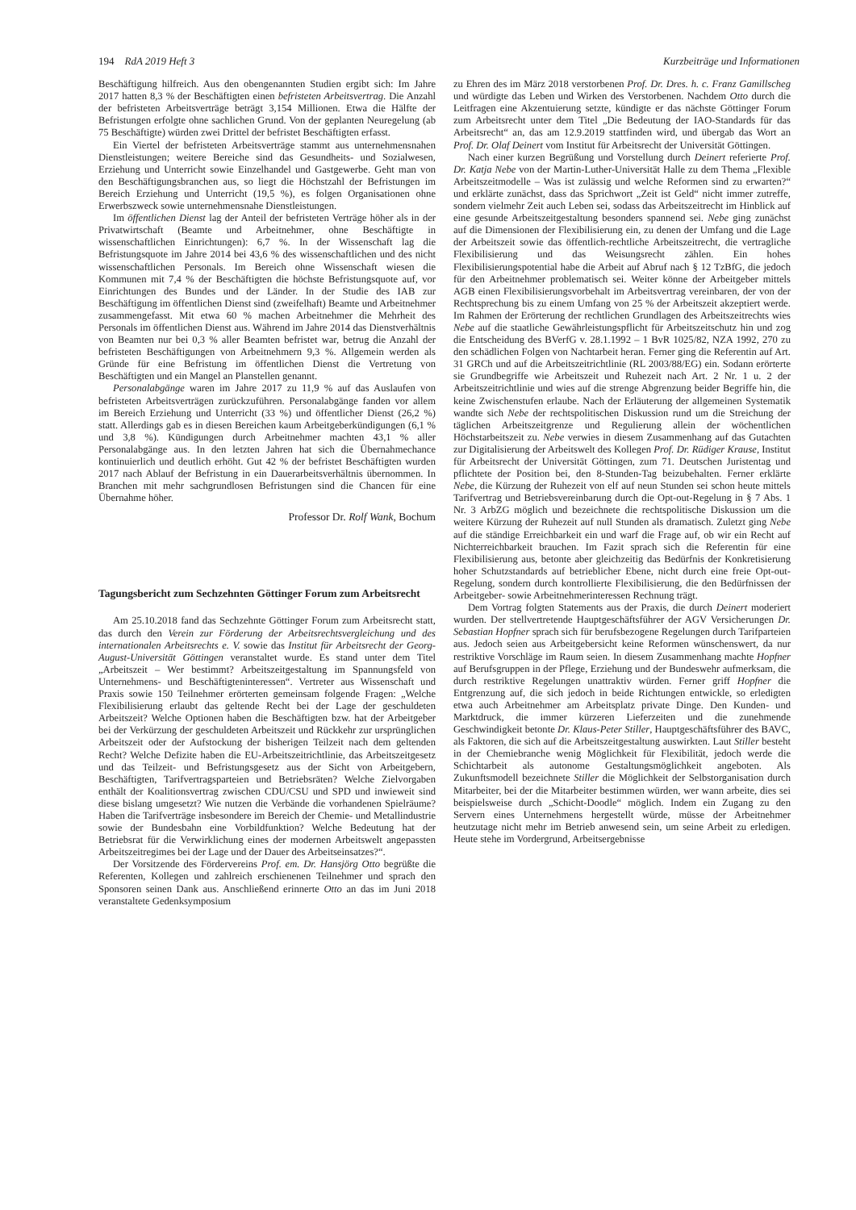194 RdA 2019 Heft 3 Kurzbeiträge und Informationen
Beschäftigung hilfreich. Aus den obengenannten Studien ergibt sich: Im Jahre 2017 hatten 8,3 % der Beschäftigten einen befristeten Arbeitsvertrag. Die Anzahl der befristeten Arbeitsverträge beträgt 3,154 Millionen. Etwa die Hälfte der Befristungen erfolgte ohne sachlichen Grund. Von der geplanten Neuregelung (ab 75 Beschäftigte) würden zwei Drittel der befristet Beschäftigten erfasst.
Ein Viertel der befristeten Arbeitsverträge stammt aus unternehmensnahen Dienstleistungen; weitere Bereiche sind das Gesundheits- und Sozialwesen, Erziehung und Unterricht sowie Einzelhandel und Gastgewerbe. Geht man von den Beschäftigungsbranchen aus, so liegt die Höchstzahl der Befristungen im Bereich Erziehung und Unterricht (19,5 %), es folgen Organisationen ohne Erwerbszweck sowie unternehmensnahe Dienstleistungen.
Im öffentlichen Dienst lag der Anteil der befristeten Verträge höher als in der Privatwirtschaft (Beamte und Arbeitnehmer, ohne Beschäftigte in wissenschaftlichen Einrichtungen): 6,7 %. In der Wissenschaft lag die Befristungsquote im Jahre 2014 bei 43,6 % des wissenschaftlichen und des nicht wissenschaftlichen Personals. Im Bereich ohne Wissenschaft wiesen die Kommunen mit 7,4 % der Beschäftigten die höchste Befristungsquote auf, vor Einrichtungen des Bundes und der Länder. In der Studie des IAB zur Beschäftigung im öffentlichen Dienst sind (zweifelhaft) Beamte und Arbeitnehmer zusammengefasst. Mit etwa 60 % machen Arbeitnehmer die Mehrheit des Personals im öffentlichen Dienst aus. Während im Jahre 2014 das Dienstverhältnis von Beamten nur bei 0,3 % aller Beamten befristet war, betrug die Anzahl der befristeten Beschäftigungen von Arbeitnehmern 9,3 %. Allgemein werden als Gründe für eine Befristung im öffentlichen Dienst die Vertretung von Beschäftigten und ein Mangel an Planstellen genannt.
Personalabgänge waren im Jahre 2017 zu 11,9 % auf das Auslaufen von befristeten Arbeitsverträgen zurückzuführen. Personalabgänge fanden vor allem im Bereich Erziehung und Unterricht (33 %) und öffentlicher Dienst (26,2 %) statt. Allerdings gab es in diesen Bereichen kaum Arbeitgeberkündigungen (6,1 % und 3,8 %). Kündigungen durch Arbeitnehmer machten 43,1 % aller Personalabgänge aus. In den letzten Jahren hat sich die Übernahmechance kontinuierlich und deutlich erhöht. Gut 42 % der befristet Beschäftigten wurden 2017 nach Ablauf der Befristung in ein Dauerarbeitsverhältnis übernommen. In Branchen mit mehr sachgrundlosen Befristungen sind die Chancen für eine Übernahme höher.
Professor Dr. Rolf Wank, Bochum
Tagungsbericht zum Sechzehnten Göttinger Forum zum Arbeitsrecht
Am 25.10.2018 fand das Sechzehnte Göttinger Forum zum Arbeitsrecht statt, das durch den Verein zur Förderung der Arbeitsrechtsvergleichung und des internationalen Arbeitsrechts e. V. sowie das Institut für Arbeitsrecht der Georg-August-Universität Göttingen veranstaltet wurde. Es stand unter dem Titel „Arbeitszeit – Wer bestimmt? Arbeitszeitgestaltung im Spannungsfeld von Unternehmens- und Beschäftigteninteressen“. Vertreter aus Wissenschaft und Praxis sowie 150 Teilnehmer erörterten gemeinsam folgende Fragen: „Welche Flexibilisierung erlaubt das geltende Recht bei der Lage der geschuldeten Arbeitszeit? Welche Optionen haben die Beschäftigten bzw. hat der Arbeitgeber bei der Verkürzung der geschuldeten Arbeitszeit und Rückkehr zur ursprünglichen Arbeitszeit oder der Aufstockung der bisherigen Teilzeit nach dem geltenden Recht? Welche Defizite haben die EU-Arbeitszeitrichtlinie, das Arbeitszeitgesetz und das Teilzeit- und Befristungsgesetz aus der Sicht von Arbeitgebern, Beschäftigten, Tarifvertragsparteien und Betriebsräten? Welche Zielvorgaben enthält der Koalitionsvertrag zwischen CDU/CSU und SPD und inwieweit sind diese bislang umgesetzt? Wie nutzen die Verbände die vorhandenen Spielräume? Haben die Tarifverträge insbesondere im Bereich der Chemie- und Metallindustrie sowie der Bundesbahn eine Vorbildfunktion? Welche Bedeutung hat der Betriebsrat für die Verwirklichung eines der modernen Arbeitswelt angepassten Arbeitszeitregimes bei der Lage und der Dauer des Arbeitseinsatzes?“.
Der Vorsitzende des Fördervereins Prof. em. Dr. Hansjörg Otto begrüßte die Referenten, Kollegen und zahlreich erschienenen Teilnehmer und sprach den Sponsoren seinen Dank aus. Anschließend erinnerte Otto an das im Juni 2018 veranstaltete Gedenksymposium
zu Ehren des im März 2018 verstorbenen Prof. Dr. Dres. h. c. Franz Gamillscheg und würdigte das Leben und Wirken des Verstorbenen. Nachdem Otto durch die Leitfragen eine Akzentuierung setzte, kündigte er das nächste Göttinger Forum zum Arbeitsrecht unter dem Titel „Die Bedeutung der IAO-Standards für das Arbeitsrecht“ an, das am 12.9.2019 stattfinden wird, und übergab das Wort an Prof. Dr. Olaf Deinert vom Institut für Arbeitsrecht der Universität Göttingen.
Nach einer kurzen Begrüßung und Vorstellung durch Deinert referierte Prof. Dr. Katja Nebe von der Martin-Luther-Universität Halle zu dem Thema „Flexible Arbeitszeitmodelle – Was ist zulässig und welche Reformen sind zu erwarten?“ und erklärte zunächst, dass das Sprichwort „Zeit ist Geld“ nicht immer zutreffe, sondern vielmehr Zeit auch Leben sei, sodass das Arbeitszeitrecht im Hinblick auf eine gesunde Arbeitszeitgestaltung besonders spannend sei. Nebe ging zunächst auf die Dimensionen der Flexibilisierung ein, zu denen der Umfang und die Lage der Arbeitszeit sowie das öffentlich-rechtliche Arbeitszeitrecht, die vertragliche Flexibilisierung und das Weisungsrecht zählen. Ein hohes Flexibilisierungspotential habe die Arbeit auf Abruf nach § 12 TzBfG, die jedoch für den Arbeitnehmer problematisch sei. Weiter könne der Arbeitgeber mittels AGB einen Flexibilisierungsvorbehalt im Arbeitsvertrag vereinbaren, der von der Rechtsprechung bis zu einem Umfang von 25 % der Arbeitszeit akzeptiert werde. Im Rahmen der Erörterung der rechtlichen Grundlagen des Arbeitszeitrechts wies Nebe auf die staatliche Gewährleistungspflicht für Arbeitszeitschutz hin und zog die Entscheidung des BVerfG v. 28.1.1992 – 1 BvR 1025/82, NZA 1992, 270 zu den schädlichen Folgen von Nachtarbeit heran. Ferner ging die Referentin auf Art. 31 GRCh und auf die Arbeitszeitrichtlinie (RL 2003/88/EG) ein. Sodann erörterte sie Grundbegriffe wie Arbeitszeit und Ruhezeit nach Art. 2 Nr. 1 u. 2 der Arbeitszeitrichtlinie und wies auf die strenge Abgrenzung beider Begriffe hin, die keine Zwischenstufen erlaube. Nach der Erläuterung der allgemeinen Systematik wandte sich Nebe der rechtspolitischen Diskussion rund um die Streichung der täglichen Arbeitszeitgrenze und Regulierung allein der wöchentlichen Höchstarbeitszeit zu. Nebe verwies in diesem Zusammenhang auf das Gutachten zur Digitalisierung der Arbeitswelt des Kollegen Prof. Dr. Rüdiger Krause, Institut für Arbeitsrecht der Universität Göttingen, zum 71. Deutschen Juristentag und pflichtete der Position bei, den 8-Stunden-Tag beizubehalten. Ferner erklärte Nebe, die Kürzung der Ruhezeit von elf auf neun Stunden sei schon heute mittels Tarifvertrag und Betriebsvereinbarung durch die Opt-out-Regelung in § 7 Abs. 1 Nr. 3 ArbZG möglich und bezeichnete die rechtspolitische Diskussion um die weitere Kürzung der Ruhezeit auf null Stunden als dramatisch. Zuletzt ging Nebe auf die ständige Erreichbarkeit ein und warf die Frage auf, ob wir ein Recht auf Nichterreichbarkeit brauchen. Im Fazit sprach sich die Referentin für eine Flexibilisierung aus, betonte aber gleichzeitig das Bedürfnis der Konkretisierung hoher Schutzstandards auf betrieblicher Ebene, nicht durch eine freie Opt-out-Regelung, sondern durch kontrollierte Flexibilisierung, die den Bedürfnissen der Arbeitgeber- sowie Arbeitnehmerinteressen Rechnung trägt.
Dem Vortrag folgten Statements aus der Praxis, die durch Deinert moderiert wurden. Der stellvertretende Hauptgeschäftsführer der AGV Versicherungen Dr. Sebastian Hopfner sprach sich für berufsbezogene Regelungen durch Tarifparteien aus. Jedoch seien aus Arbeitgebersicht keine Reformen wünschenswert, da nur restriktive Vorschläge im Raum seien. In diesem Zusammenhang machte Hopfner auf Berufsgruppen in der Pflege, Erziehung und der Bundeswehr aufmerksam, die durch restriktive Regelungen unattraktiv würden. Ferner griff Hopfner die Entgrenzung auf, die sich jedoch in beide Richtungen entwickle, so erledigten etwa auch Arbeitnehmer am Arbeitsplatz private Dinge. Den Kunden- und Marktdruck, die immer kürzeren Lieferzeiten und die zunehmende Geschwindigkeit betonte Dr. Klaus-Peter Stiller, Hauptgeschäftsführer des BAVC, als Faktoren, die sich auf die Arbeitszeitgestaltung auswirkten. Laut Stiller besteht in der Chemiebranche wenig Möglichkeit für Flexibilität, jedoch werde die Schichtarbeit als autonome Gestaltungsmöglichkeit angeboten. Als Zukunftsmodell bezeichnete Stiller die Möglichkeit der Selbstorganisation durch Mitarbeiter, bei der die Mitarbeiter bestimmen würden, wer wann arbeite, dies sei beispielsweise durch „Schicht-Doodle“ möglich. Indem ein Zugang zu den Servern eines Unternehmens hergestellt würde, müsse der Arbeitnehmer heutzutage nicht mehr im Betrieb anwesend sein, um seine Arbeit zu erledigen. Heute stehe im Vordergrund, Arbeitsergebnisse